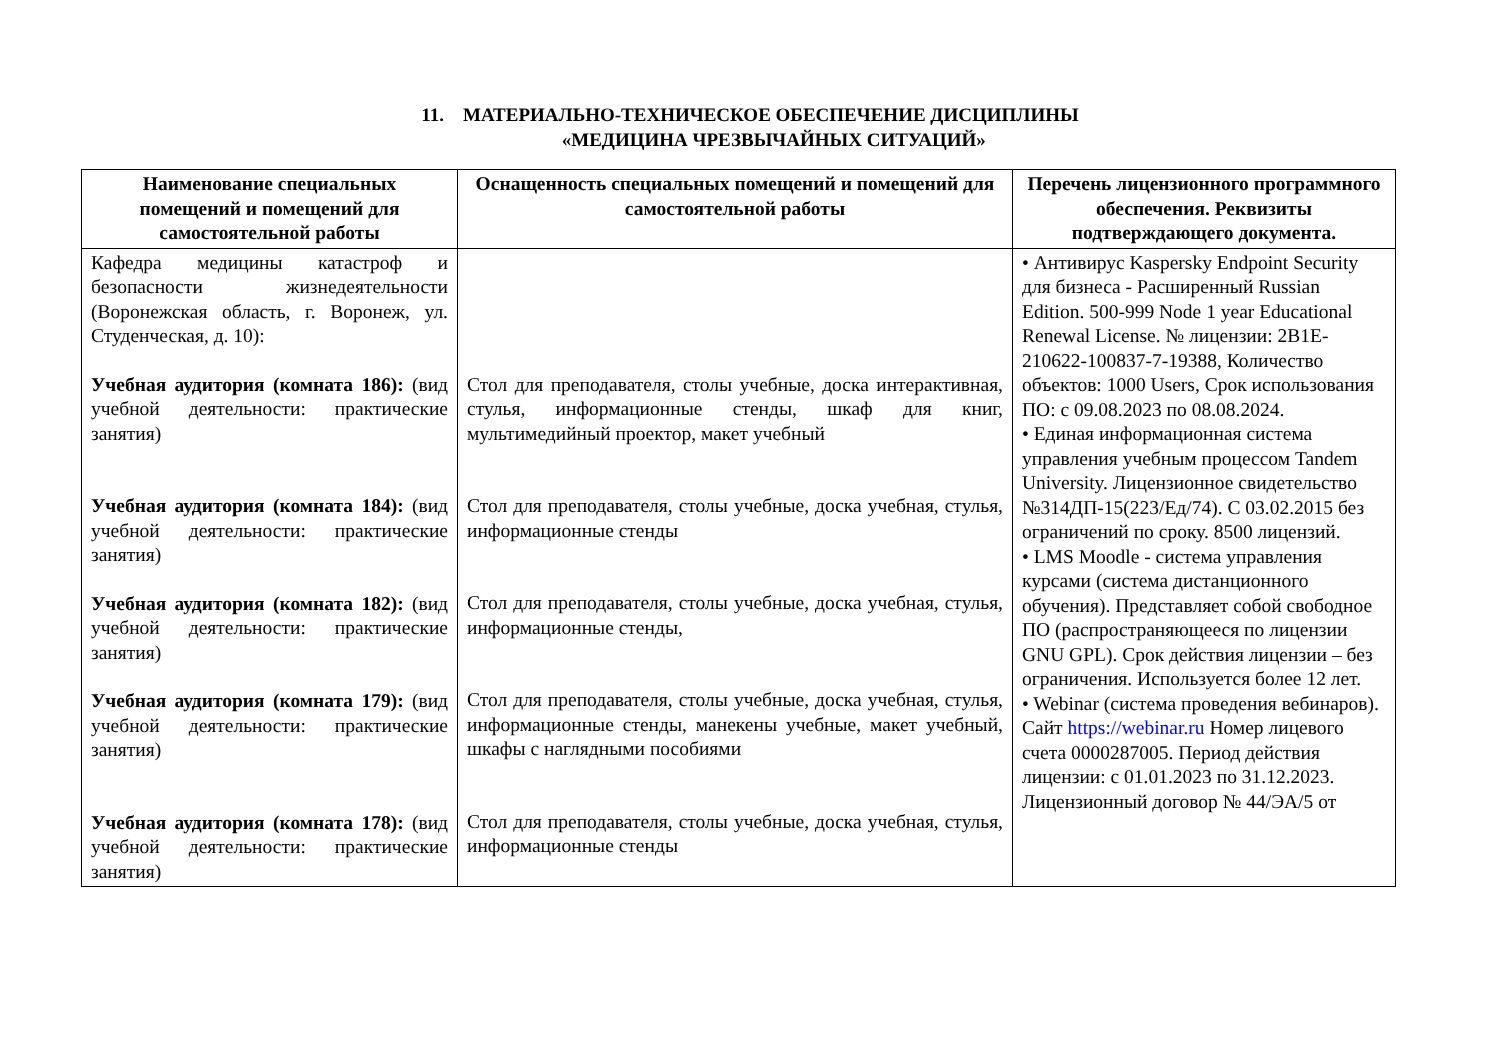11. МАТЕРИАЛЬНО-ТЕХНИЧЕСКОЕ ОБЕСПЕЧЕНИЕ ДИСЦИПЛИНЫ
«МЕДИЦИНА ЧРЕЗВЫЧАЙНЫХ СИТУАЦИЙ»
| Наименование специальных помещений и помещений для самостоятельной работы | Оснащенность специальных помещений и помещений для самостоятельной работы | Перечень лицензионного программного обеспечения. Реквизиты подтверждающего документа. |
| --- | --- | --- |
| Кафедра медицины катастроф и безопасности жизнедеятельности (Воронежская область, г. Воронеж, ул. Студенческая, д. 10): Учебная аудитория (комната 186): (вид учебной деятельности: практические занятия) Учебная аудитория (комната 184): (вид учебной деятельности: практические занятия) Учебная аудитория (комната 182): (вид учебной деятельности: практические занятия) Учебная аудитория (комната 179): (вид учебной деятельности: практические занятия) Учебная аудитория (комната 178): (вид учебной деятельности: практические занятия) | Стол для преподавателя, столы учебные, доска интерактивная, стулья, информационные стенды, шкаф для книг, мультимедийный проектор, макет учебный Стол для преподавателя, столы учебные, доска учебная, стулья, информационные стенды Стол для преподавателя, столы учебные, доска учебная, стулья, информационные стенды, Стол для преподавателя, столы учебные, доска учебная, стулья, информационные стенды, манекены учебные, макет учебный, шкафы с наглядными пособиями Стол для преподавателя, столы учебные, доска учебная, стулья, информационные стенды | • Антивирус Kaspersky Endpoint Security для бизнеса - Расширенный Russian Edition. 500-999 Node 1 year Educational Renewal License. № лицензии: 2B1E-210622-100837-7-19388, Количество объектов: 1000 Users, Срок использования ПО: с 09.08.2023 по 08.08.2024. • Единая информационная система управления учебным процессом Tandem University. Лицензионное свидетельство №314ДП-15(223/Ед/74). С 03.02.2015 без ограничений по сроку. 8500 лицензий. • LMS Moodle - система управления курсами (система дистанционного обучения). Представляет собой свободное ПО (распространяющееся по лицензии GNU GPL). Срок действия лицензии – без ограничения. Используется более 12 лет. • Webinar (система проведения вебинаров). Сайт https://webinar.ru Номер лицевого счета 0000287005. Период действия лицензии: с 01.01.2023 по 31.12.2023. Лицензионный договор № 44/ЭА/5 от |